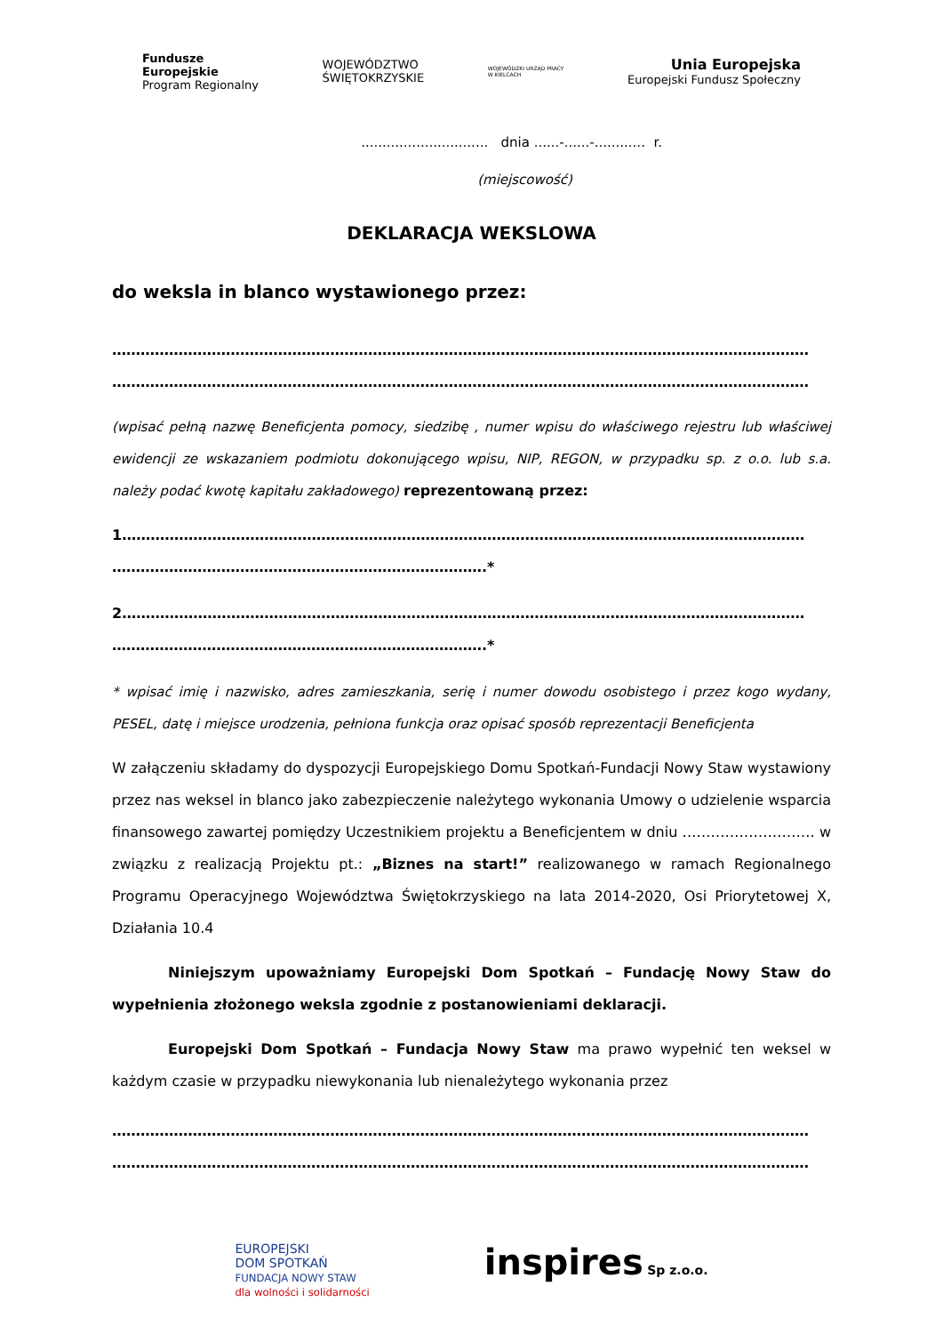Fundusze
Europejskie
Program Regionalny
WOJEWÓDZTWO
ŚWIĘTOKRZYSKIE
WOJEWÓDZKI URZĄD PRACY
W KIELCACH
Unia Europejska
Europejski Fundusz Społeczny
.............................. dnia ......-......-............ r.
(miejscowość)
DEKLARACJA WEKSLOWA
do weksla in blanco wystawionego przez:
…………………………………………………………………………………………………………………………………
…………………………………………………………………………………………………………………………………
(wpisać pełną nazwę Beneficjenta pomocy, siedzibę , numer wpisu do właściwego rejestru lub właściwej ewidencji ze wskazaniem podmiotu dokonującego wpisu, NIP, REGON, w przypadku sp. z o.o. lub s.a. należy podać kwotę kapitału zakładowego) reprezentowaną przez:
1………………………………………………………………………………………………………………………………
…………………………………………………………………….*
2………………………………………………………………………………………………………………………………
…………………………………………………………………….*
* wpisać imię i nazwisko, adres zamieszkania, serię i numer dowodu osobistego i przez kogo wydany, PESEL, datę i miejsce urodzenia, pełniona funkcja oraz opisać sposób reprezentacji Beneficjenta
W załączeniu składamy do dyspozycji Europejskiego Domu Spotkań-Fundacji Nowy Staw wystawiony przez nas weksel in blanco jako zabezpieczenie należytego wykonania Umowy o udzielenie wsparcia finansowego zawartej pomiędzy Uczestnikiem projektu a Beneficjentem w dniu ………………………. w związku z realizacją Projektu pt.: „Biznes na start!” realizowanego w ramach Regionalnego Programu Operacyjnego Województwa Świętokrzyskiego na lata 2014-2020, Osi Priorytetowej X, Działania 10.4
Niniejszym upoważniamy Europejski Dom Spotkań – Fundację Nowy Staw do wypełnienia złożonego weksla zgodnie z postanowieniami deklaracji.
Europejski Dom Spotkań – Fundacja Nowy Staw ma prawo wypełnić ten weksel w każdym czasie w przypadku niewykonania lub nienależytego wykonania przez
…………………………………………………………………………………………………………………………………
…………………………………………………………………………………………………………………………………
EUROPEJSKI
DOM SPOTKAŃ
FUNDACJA NOWY STAW
dla wolności i solidarności
inspires Sp z.o.o.